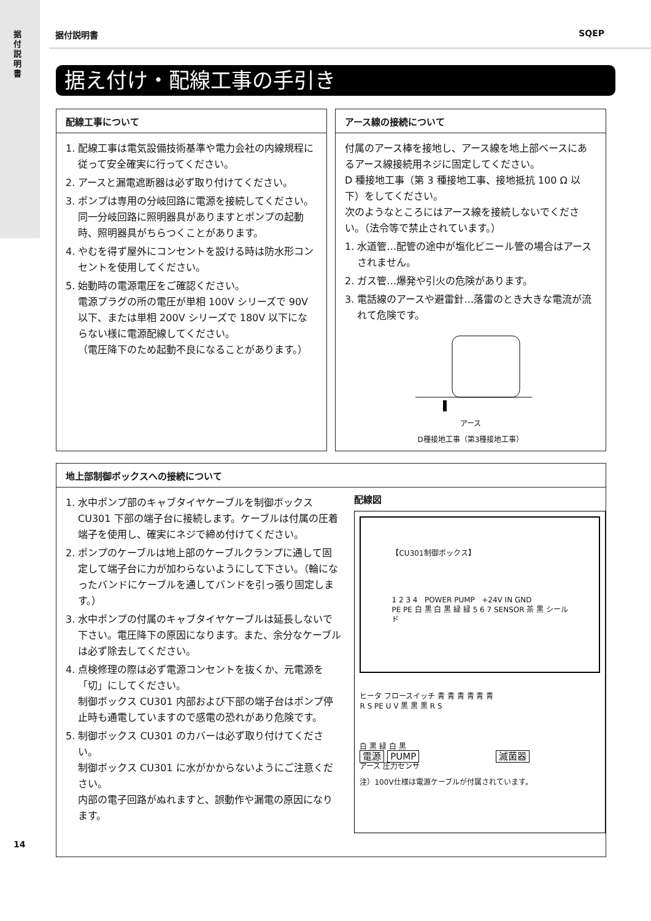据付説明書
据付説明書 SQEP
据え付け・配線工事の手引き
配線工事について
1. 配線工事は電気設備技術基準や電力会社の内線規程に従って安全確実に行ってください。
2. アースと漏電遮断器は必ず取り付けてください。
3. ポンプは専用の分岐回路に電源を接続してください。
同一分岐回路に照明器具がありますとポンプの起動時、照明器具がちらつくことがあります。
4. やむを得ず屋外にコンセントを設ける時は防水形コンセントを使用してください。
5. 始動時の電源電圧をご確認ください。
電源プラグの所の電圧が単相 100V シリーズで 90V 以下、または単相 200V シリーズで 180V 以下にならない様に電源配線してください。
（電圧降下のため起動不良になることがあります。）
アース線の接続について
付属のアース棒を接地し、アース線を地上部ベースにあるアース線接続用ネジに固定してください。
D 種接地工事（第 3 種接地工事、接地抵抗 100 Ω 以下）をしてください。
次のようなところにはアース線を接続しないでください。（法令等で禁止されています。）
1. 水道管…配管の途中が塩化ビニール管の場合はアースされません。
2. ガス管…爆発や引火の危険があります。
3. 電話線のアースや避雷針…落雷のとき大きな電流が流れて危険です。
アース
D種接地工事（第3種接地工事）
地上部制御ボックスへの接続について
1. 水中ポンプ部のキャブタイヤケーブルを制御ボックス CU301 下部の端子台に接続します。ケーブルは付属の圧着端子を使用し、確実にネジで締め付けてください。
2. ポンプのケーブルは地上部のケーブルクランプに通して固定して端子台に力が加わらないようにして下さい。（輪になったバンドにケーブルを通してバンドを引っ張り固定します。）
3. 水中ポンプの付属のキャブタイヤケーブルは延長しないで下さい。電圧降下の原因になります。また、余分なケーブルは必ず除去してください。
4. 点検修理の際は必ず電源コンセントを抜くか、元電源を「切」にしてください。
制御ボックス CU301 内部および下部の端子台はポンプ停止時も通電していますので感電の恐れがあり危険です。
5. 制御ボックス CU301 のカバーは必ず取り付けてください。
制御ボックス CU301 に水がかからないようにご注意ください。
内部の電子回路がぬれますと、誤動作や漏電の原因になります。
配線図
【CU301制御ボックス】
1 2 3 4 POWER PUMP +24V IN GND
PE PE 白 黒 白 黒 緑 緑 5 6 7 SENSOR 茶 黒 シールド
ヒータ フロースイッチ 青 青 青 青 青 青
R S PE U V 黒 黒 黒 R S
白 黒 緑 白 黒
電源 PUMP 滅菌器
アース 圧力センサ
注）100V仕様は電源ケーブルが付属されています。
14